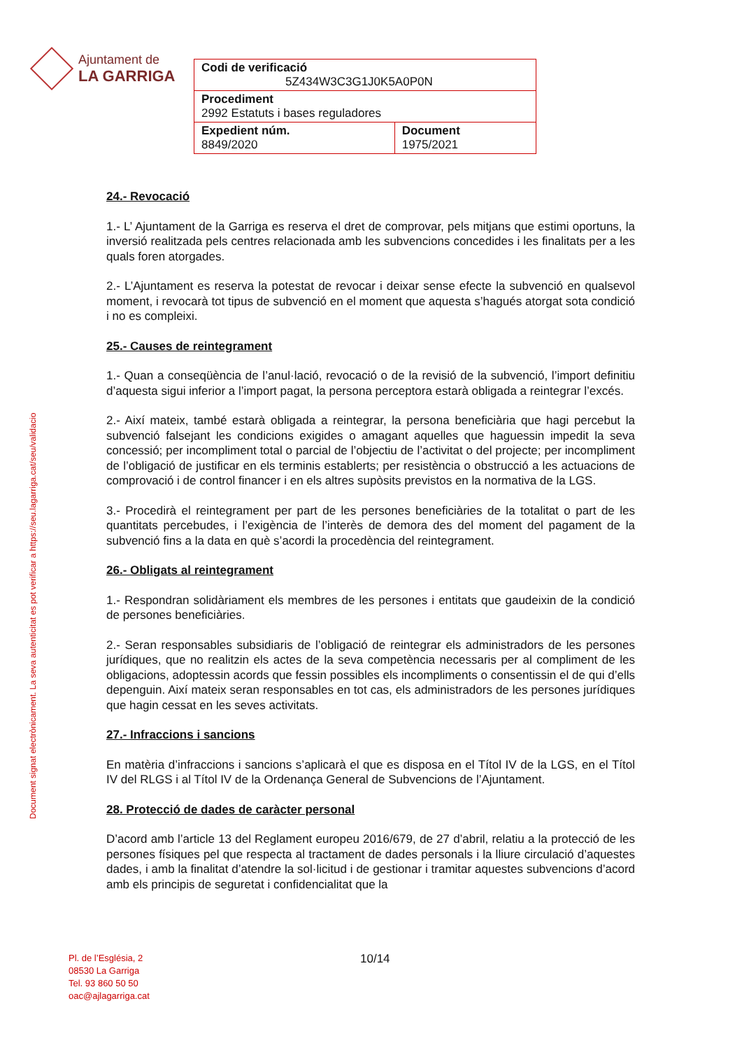Ajuntament de
LA GARRIGA
| Codi de verificació 5Z434W3C3G1J0K5A0P0N | |
| Procediment 2992 Estatuts i bases reguladores | |
| Expedient núm. 8849/2020 | Document 1975/2021 |
Document signat electrònicament. La seva autenticitat es pot verificar a https://seu.lagarriga.cat/seu/validacio
24.- Revocació
1.- L’ Ajuntament de la Garriga es reserva el dret de comprovar, pels mitjans que estimi oportuns, la inversió realitzada pels centres relacionada amb les subvencions concedides i les finalitats per a les quals foren atorgades.
2.- L’Ajuntament es reserva la potestat de revocar i deixar sense efecte la subvenció en qualsevol moment, i revocarà tot tipus de subvenció en el moment que aquesta s’hagués atorgat sota condició i no es compleixi.
25.- Causes de reintegrament
1.- Quan a conseqüència de l’anul·lació, revocació o de la revisió de la subvenció, l’import definitiu d’aquesta sigui inferior a l’import pagat, la persona perceptora estarà obligada a reintegrar l’excés.
2.- Així mateix, també estarà obligada a reintegrar, la persona beneficiària que hagi percebut la subvenció falsejant les condicions exigides o amagant aquelles que haguessin impedit la seva concessió; per incompliment total o parcial de l’objectiu de l’activitat o del projecte; per incompliment de l’obligació de justificar en els terminis establerts; per resistència o obstrucció a les actuacions de comprovació i de control financer i en els altres supòsits previstos en la normativa de la LGS.
3.- Procedirà el reintegrament per part de les persones beneficiàries de la totalitat o part de les quantitats percebudes, i l’exigència de l’interès de demora des del moment del pagament de la subvenció fins a la data en què s’acordi la procedència del reintegrament.
26.- Obligats al reintegrament
1.- Respondran solidàriament els membres de les persones i entitats que gaudeixin de la condició de persones beneficiàries.
2.- Seran responsables subsidiaris de l’obligació de reintegrar els administradors de les persones jurídiques, que no realitzin els actes de la seva competència necessaris per al compliment de les obligacions, adoptessin acords que fessin possibles els incompliments o consentissin el de qui d’ells depenguin. Així mateix seran responsables en tot cas, els administradors de les persones jurídiques que hagin cessat en les seves activitats.
27.- Infraccions i sancions
En matèria d’infraccions i sancions s’aplicarà el que es disposa en el Títol IV de la LGS, en el Títol IV del RLGS i al Títol IV de la Ordenança General de Subvencions de l’Ajuntament.
28. Protecció de dades de caràcter personal
D’acord amb l’article 13 del Reglament europeu 2016/679, de 27 d’abril, relatiu a la protecció de les persones físiques pel que respecta al tractament de dades personals i la lliure circulació d’aquestes dades, i amb la finalitat d’atendre la sol·licitud i de gestionar i tramitar aquestes subvencions d’acord amb els principis de seguretat i confidencialitat que la
Pl. de l’Església, 2
08530 La Garriga
Tel. 93 860 50 50
oac@ajlagarriga.cat
10/14